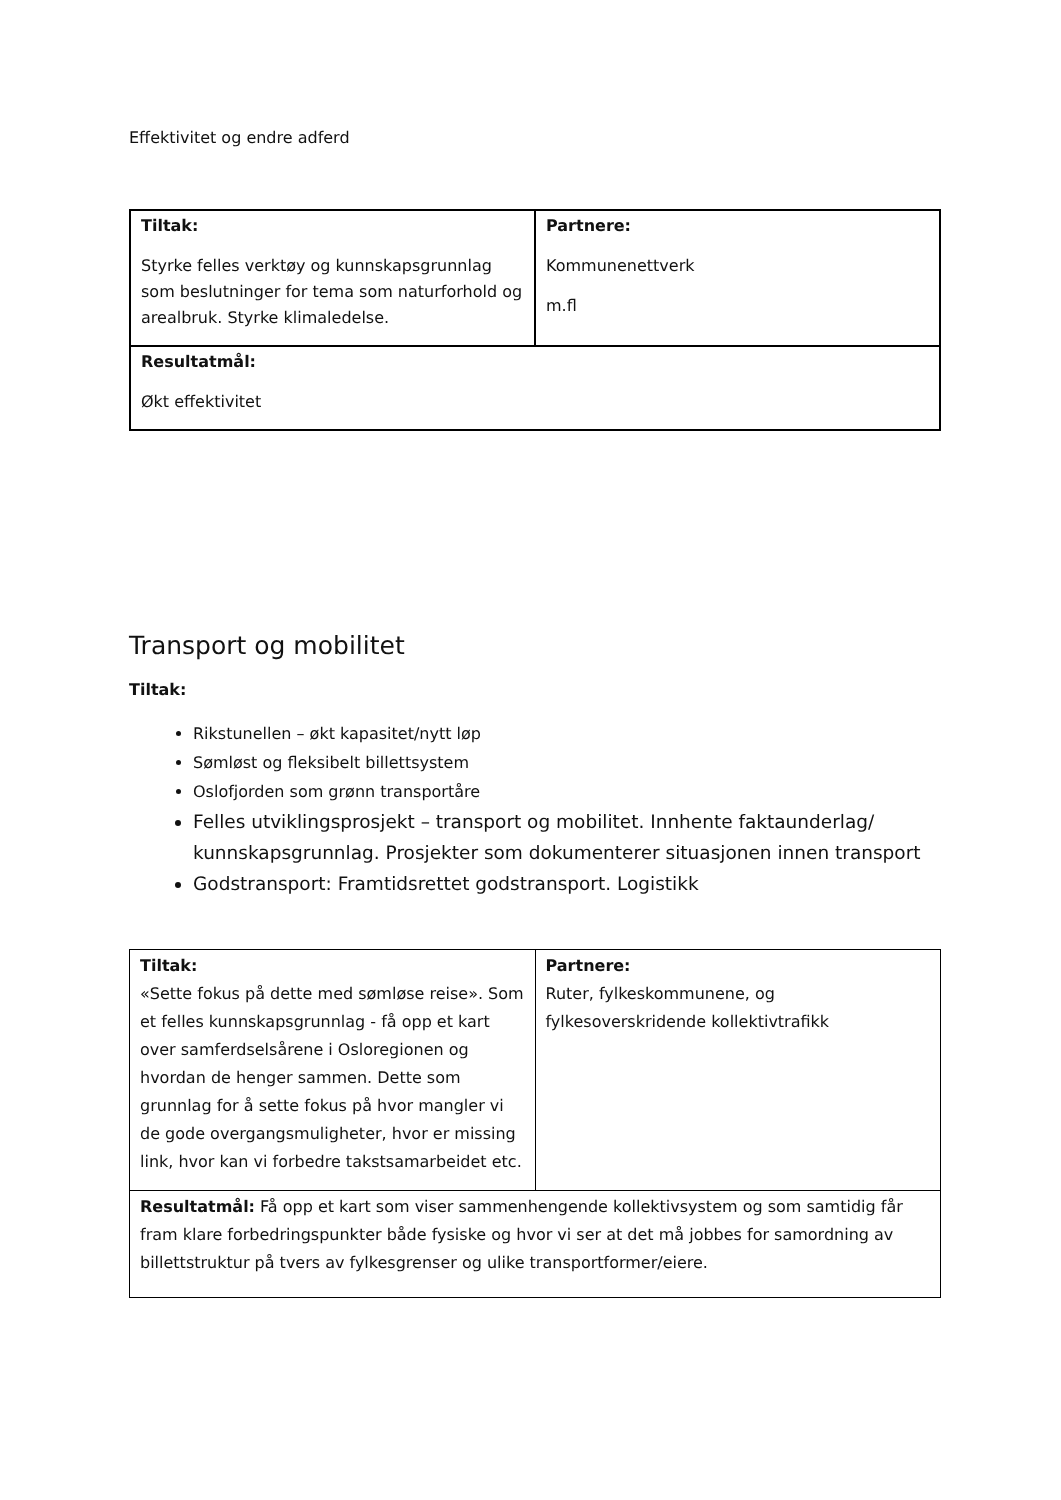Effektivitet og endre adferd
| Tiltak: Styrke felles verktøy og kunnskapsgrunnlag som beslutninger for tema som naturforhold og arealbruk. Styrke klimaledelse. | Partnere: Kommunenettverk m.fl |
| Resultatmål: Økt effektivitet | |
Transport og mobilitet
Tiltak:
Rikstunellen – økt kapasitet/nytt løp
Sømløst og fleksibelt billettsystem
Oslofjorden som grønn transportåre
Felles utviklingsprosjekt – transport og mobilitet. Innhente faktaunderlag/ kunnskapsgrunnlag. Prosjekter som dokumenterer situasjonen innen transport
Godstransport: Framtidsrettet godstransport. Logistikk
| Tiltak: «Sette fokus på dette med sømløse reise». Som et felles kunnskapsgrunnlag - få opp et kart over samferdselsårene i Osloregionen og hvordan de henger sammen. Dette som grunnlag for å sette fokus på hvor mangler vi de gode overgangsmuligheter, hvor er missing link, hvor kan vi forbedre takstsamarbeidet etc. | Partnere: Ruter, fylkeskommunene, og fylkesoverskridende kollektivtrafikk |
| Resultatmål: Få opp et kart som viser sammenhengende kollektivsystem og som samtidig får fram klare forbedringspunkter både fysiske og hvor vi ser at det må jobbes for samordning av billettstruktur på tvers av fylkesgrenser og ulike transportformer/eiere. | |